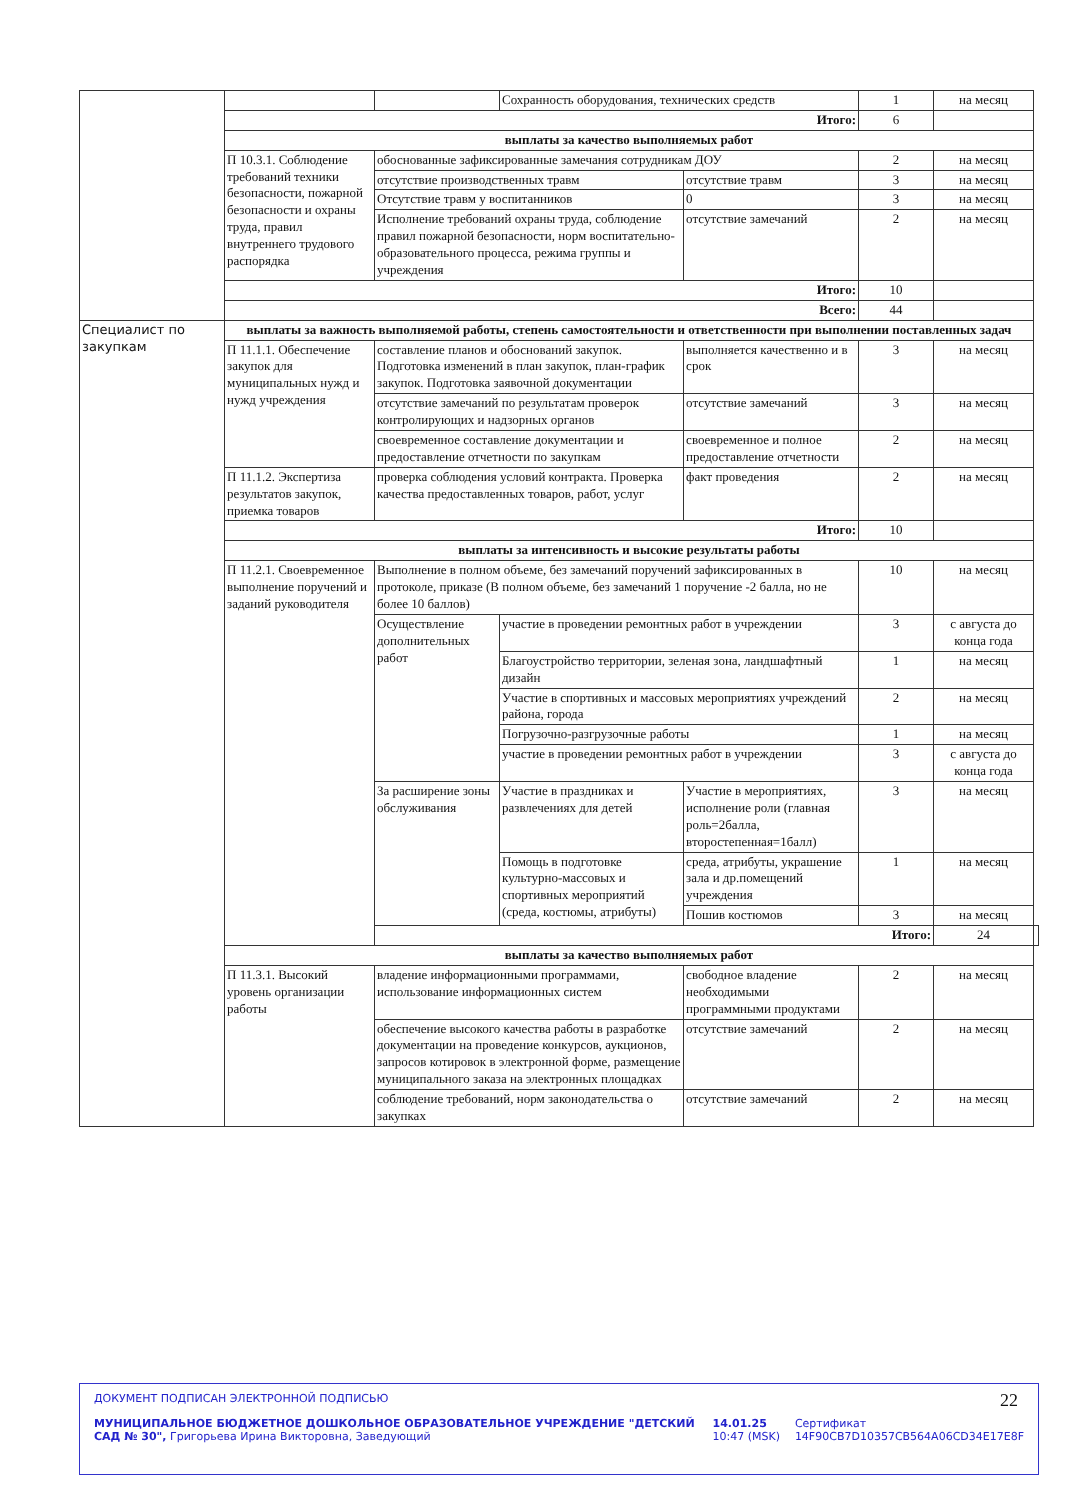| | | | Сохранность оборудования, технических средств | | 1 | на месяц | |
| | Итого: | | | | 6 | | |
| | выплаты за качество выполняемых работ | | | | | | |
| | П 10.3.1. Соблюдение требований техники безопасности, пожарной безопасности и охраны труда, правил внутреннего трудового распорядка | обоснованные зафиксированные замечания сотрудникам ДОУ | | | 2 | на месяц | |
| | | отсутствие производственных травм | | отсутствие травм | 3 | на месяц | |
| | | Отсутствие травм у воспитанников | | 0 | 3 | на месяц | |
| | | Исполнение требований охраны труда, соблюдение правил пожарной безопасности, норм воспитательно-образовательного процесса, режима группы и учреждения | | отсутствие замечаний | 2 | на месяц | |
| | Итого: | | | | 10 | | |
| | Всего: | | | | 44 | | |
| Специалист по закупкам | выплаты за важность выполняемой работы, степень самостоятельности и ответственности при выполнении поставленных задач | | | | | | |
| | П 11.1.1. Обеспечение закупок для муниципальных нужд и нужд учреждения | составление планов и обоснований закупок. Подготовка изменений в план закупок, план-график закупок. Подготовка заявочной документации | | выполняется качественно и в срок | 3 | на месяц | |
| | | отсутствие замечаний по результатам проверок контролирующих и надзорных органов | | отсутствие замечаний | 3 | на месяц | |
| | | своевременное составление документации и предоставление отчетности по закупкам | | своевременное и полное предоставление отчетности | 2 | на месяц | |
| | П 11.1.2. Экспертиза результатов закупок, приемка товаров | проверка соблюдения условий контракта. Проверка качества предоставленных товаров, работ, услуг | | факт проведения | 2 | на месяц | |
| | Итого: | | | | 10 | | |
| | выплаты за интенсивность и высокие результаты работы | | | | | | |
| | П 11.2.1. Своевременное выполнение поручений и заданий руководителя | Выполнение в полном объеме, без замечаний поручений зафиксированных в протоколе, приказе (В полном объеме, без замечаний 1 поручение -2 балла, но не более 10 баллов) | | | 10 | на месяц | |
| | | Осуществление дополнительных работ | участие в проведении ремонтных работ в учреждении | | 3 | с августа до конца года | |
| | | | Благоустройство территории, зеленая зона, ландшафтный дизайн | | 1 | на месяц | |
| | | | Участие в спортивных и массовых мероприятиях учреждений района, города | | 2 | на месяц | |
| | | | Погрузочно-разгрузочные работы | | 1 | на месяц | |
| | | | участие в проведении ремонтных работ в учреждении | | 3 | с августа до конца года | |
| | | За расширение зоны обслуживания | Участие в праздниках и развлечениях для детей | Участие в мероприятиях, исполнение роли (главная роль=2балла, второстепенная=1балл) | 3 | на месяц | |
| | | | Помощь в подготовке культурно-массовых и спортивных мероприятий (среда, костюмы, атрибуты) | среда, атрибуты, украшение зала и др.помещений учреждения | 1 | на месяц | |
| | | | | Пошив костюмов | 3 | на месяц | |
| | | Итого: | | | | 24 | |
| | выплаты за качество выполняемых работ | | | | | | |
| | П 11.3.1. Высокий уровень организации работы | владение информационными программами, использование информационных систем | | свободное владение необходимыми программными продуктами | 2 | на месяц | |
| | | обеспечение высокого качества работы в разработке документации на проведение конкурсов, аукционов, запросов котировок в электронной форме, размещение муниципального заказа на электронных площадках | | отсутствие замечаний | 2 | на месяц | |
| | | соблюдение требований, норм законодательства о закупках | | отсутствие замечаний | 2 | на месяц | |
22
ДОКУМЕНТ ПОДПИСАН ЭЛЕКТРОННОЙ ПОДПИСЬЮ
МУНИЦИПАЛЬНОЕ БЮДЖЕТНОЕ ДОШКОЛЬНОЕ ОБРАЗОВАТЕЛЬНОЕ УЧРЕЖДЕНИЕ "ДЕТСКИЙ САД № 30", Григорьева Ирина Викторовна, Заведующий
14.01.25 10:47 (MSK) Сертификат 14F90CB7D10357CB564A06CD34E17E8F